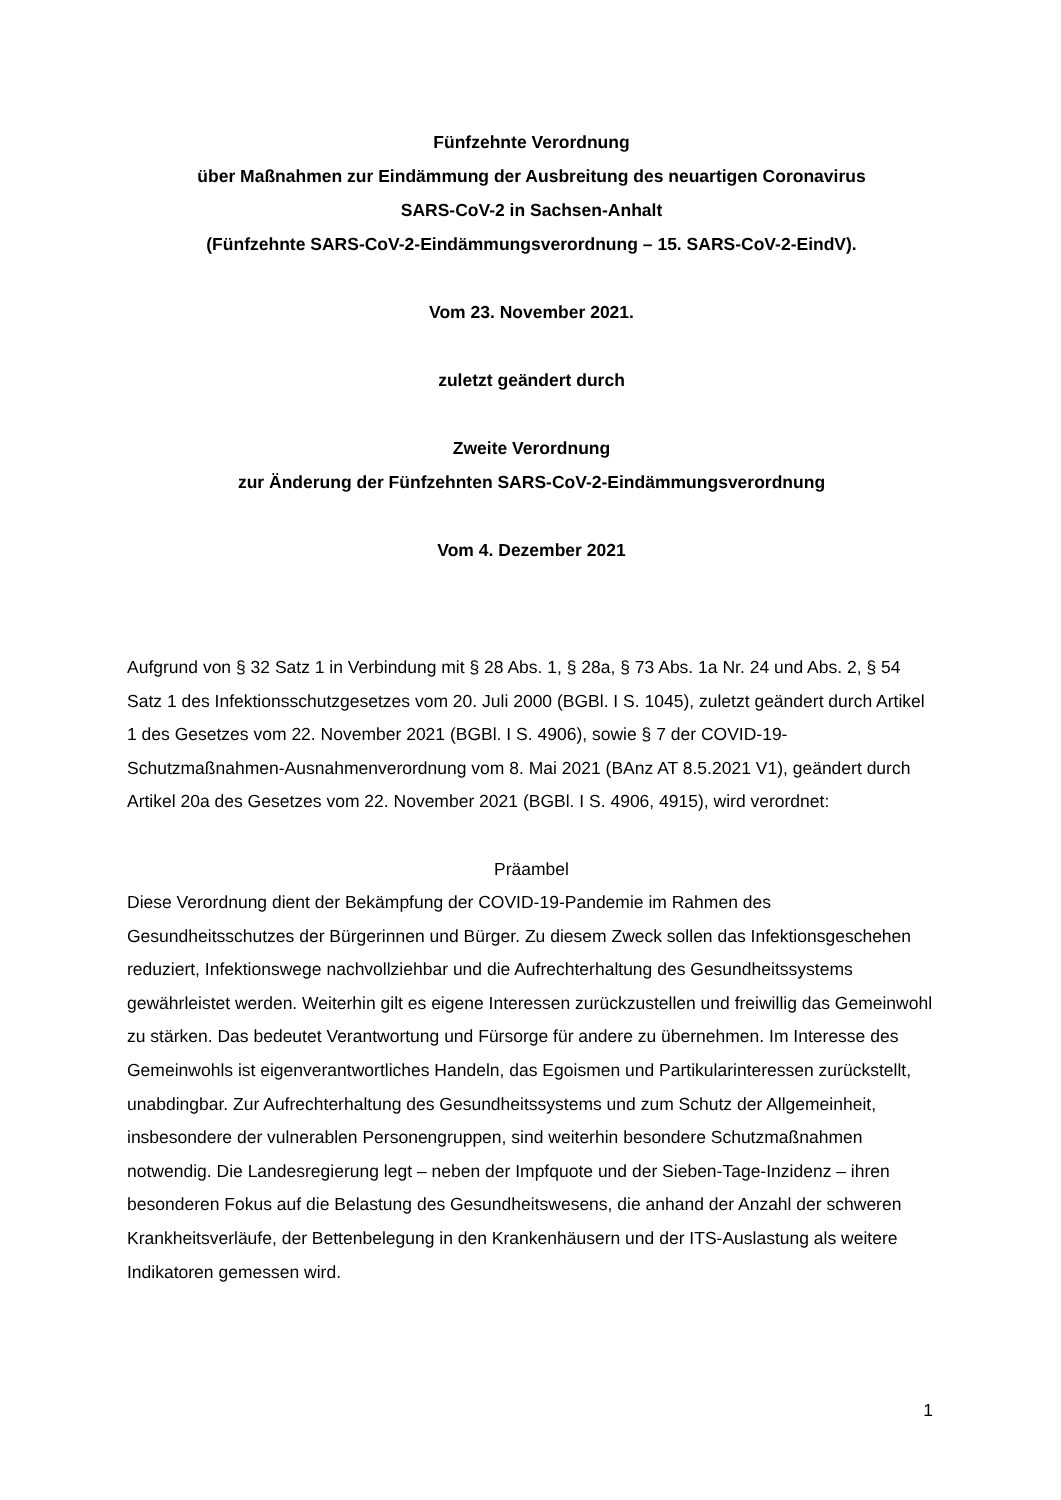Fünfzehnte Verordnung
über Maßnahmen zur Eindämmung der Ausbreitung des neuartigen Coronavirus
SARS-CoV-2 in Sachsen-Anhalt
(Fünfzehnte SARS-CoV-2-Eindämmungsverordnung – 15. SARS-CoV-2-EindV).
Vom 23. November 2021.
zuletzt geändert durch
Zweite Verordnung
zur Änderung der Fünfzehnten SARS-CoV-2-Eindämmungsverordnung
Vom 4. Dezember 2021
Aufgrund von § 32 Satz 1 in Verbindung mit § 28 Abs. 1, § 28a, § 73 Abs. 1a Nr. 24 und Abs. 2, § 54 Satz 1 des Infektionsschutzgesetzes vom 20. Juli 2000 (BGBl. I S. 1045), zuletzt geändert durch Artikel 1 des Gesetzes vom 22. November 2021 (BGBl. I S. 4906), sowie § 7 der COVID-19-Schutzmaßnahmen-Ausnahmenverordnung vom 8. Mai 2021 (BAnz AT 8.5.2021 V1), geändert durch Artikel 20a des Gesetzes vom 22. November 2021 (BGBl. I S. 4906, 4915), wird verordnet:
Präambel
Diese Verordnung dient der Bekämpfung der COVID-19-Pandemie im Rahmen des Gesundheitsschutzes der Bürgerinnen und Bürger. Zu diesem Zweck sollen das Infektionsgeschehen reduziert, Infektionswege nachvollziehbar und die Aufrechterhaltung des Gesundheitssystems gewährleistet werden. Weiterhin gilt es eigene Interessen zurückzustellen und freiwillig das Gemeinwohl zu stärken. Das bedeutet Verantwortung und Fürsorge für andere zu übernehmen. Im Interesse des Gemeinwohls ist eigenverantwortliches Handeln, das Egoismen und Partikularinteressen zurückstellt, unabdingbar. Zur Aufrechterhaltung des Gesundheitssystems und zum Schutz der Allgemeinheit, insbesondere der vulnerablen Personengruppen, sind weiterhin besondere Schutzmaßnahmen notwendig. Die Landesregierung legt – neben der Impfquote und der Sieben-Tage-Inzidenz – ihren besonderen Fokus auf die Belastung des Gesundheitswesens, die anhand der Anzahl der schweren Krankheitsverläufe, der Bettenbelegung in den Krankenhäusern und der ITS-Auslastung als weitere Indikatoren gemessen wird.
1